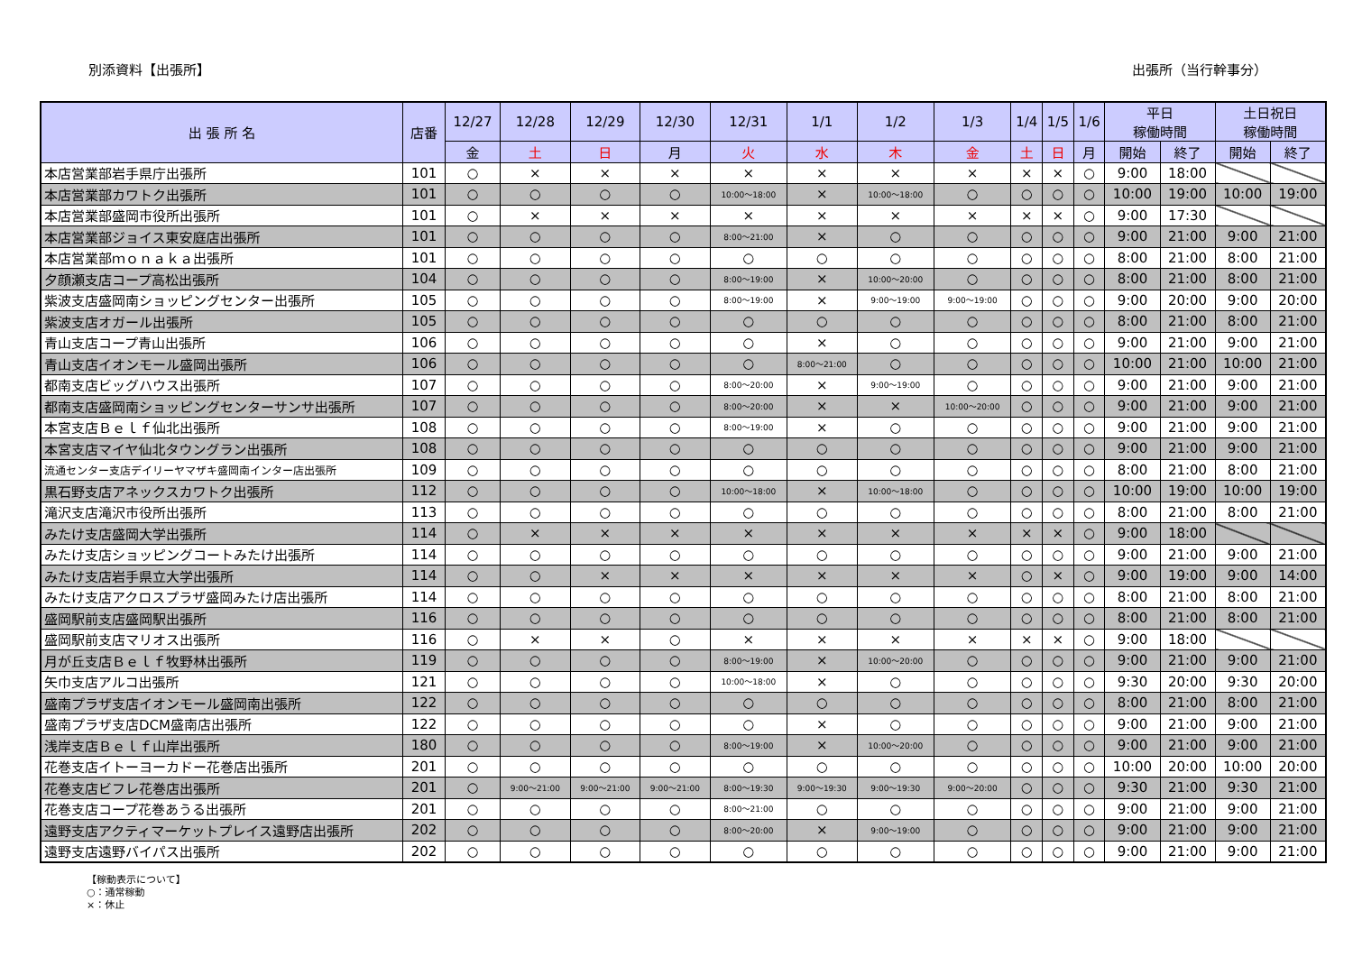別添資料【出張所】 出張所（当行幹事分）
| 出 張 所 名 | 店番 | 12/27 | 12/28 | 12/29 | 12/30 | 12/31 | 1/1 | 1/2 | 1/3 | 1/4 | 1/5 | 1/6 | 平日 稼働時間 | | 土日祝日 稼働時間 | |
| --- | --- | --- | --- | --- | --- | --- | --- | --- | --- | --- | --- | --- | --- | --- | --- | --- |
| | | 金 | 土 | 日 | 月 | 火 | 水 | 木 | 金 | 土 | 日 | 月 | 開始 | 終了 | 開始 | 終了 |
| 本店営業部岩手県庁出張所 | 101 | ○ | × | × | × | × | × | × | × | × | × | ○ | 9:00 | 18:00 | | |
| 本店営業部カワトク出張所 | 101 | ○ | ○ | ○ | ○ | 10:00～18:00 | × | 10:00～18:00 | ○ | ○ | ○ | ○ | 10:00 | 19:00 | 10:00 | 19:00 |
| 本店営業部盛岡市役所出張所 | 101 | ○ | × | × | × | × | × | × | × | × | × | ○ | 9:00 | 17:30 | | |
| 本店営業部ジョイス東安庭店出張所 | 101 | ○ | ○ | ○ | ○ | 8:00～21:00 | × | ○ | ○ | ○ | ○ | ○ | 9:00 | 21:00 | 9:00 | 21:00 |
| 本店営業部ｍｏｎａｋａ出張所 | 101 | ○ | ○ | ○ | ○ | ○ | ○ | ○ | ○ | ○ | ○ | ○ | 8:00 | 21:00 | 8:00 | 21:00 |
| 夕顔瀬支店コープ高松出張所 | 104 | ○ | ○ | ○ | ○ | 8:00～19:00 | × | 10:00～20:00 | ○ | ○ | ○ | ○ | 8:00 | 21:00 | 8:00 | 21:00 |
| 紫波支店盛岡南ショッピングセンター出張所 | 105 | ○ | ○ | ○ | ○ | 8:00～19:00 | × | 9:00～19:00 | 9:00～19:00 | ○ | ○ | ○ | 9:00 | 20:00 | 9:00 | 20:00 |
| 紫波支店オガール出張所 | 105 | ○ | ○ | ○ | ○ | ○ | ○ | ○ | ○ | ○ | ○ | ○ | 8:00 | 21:00 | 8:00 | 21:00 |
| 青山支店コープ青山出張所 | 106 | ○ | ○ | ○ | ○ | ○ | × | ○ | ○ | ○ | ○ | ○ | 9:00 | 21:00 | 9:00 | 21:00 |
| 青山支店イオンモール盛岡出張所 | 106 | ○ | ○ | ○ | ○ | ○ | 8:00～21:00 | ○ | ○ | ○ | ○ | ○ | 10:00 | 21:00 | 10:00 | 21:00 |
| 都南支店ビッグハウス出張所 | 107 | ○ | ○ | ○ | ○ | 8:00～20:00 | × | 9:00～19:00 | ○ | ○ | ○ | ○ | 9:00 | 21:00 | 9:00 | 21:00 |
| 都南支店盛岡南ショッピングセンターサンサ出張所 | 107 | ○ | ○ | ○ | ○ | 8:00～20:00 | × | × | 10:00～20:00 | ○ | ○ | ○ | 9:00 | 21:00 | 9:00 | 21:00 |
| 本宮支店Ｂｅｌｆ仙北出張所 | 108 | ○ | ○ | ○ | ○ | 8:00～19:00 | × | ○ | ○ | ○ | ○ | ○ | 9:00 | 21:00 | 9:00 | 21:00 |
| 本宮支店マイヤ仙北タウングラン出張所 | 108 | ○ | ○ | ○ | ○ | ○ | ○ | ○ | ○ | ○ | ○ | ○ | 9:00 | 21:00 | 9:00 | 21:00 |
| 流通センター支店デイリーヤマザキ盛岡南インター店出張所 | 109 | ○ | ○ | ○ | ○ | ○ | ○ | ○ | ○ | ○ | ○ | ○ | 8:00 | 21:00 | 8:00 | 21:00 |
| 黒石野支店アネックスカワトク出張所 | 112 | ○ | ○ | ○ | ○ | 10:00～18:00 | × | 10:00～18:00 | ○ | ○ | ○ | ○ | 10:00 | 19:00 | 10:00 | 19:00 |
| 滝沢支店滝沢市役所出張所 | 113 | ○ | ○ | ○ | ○ | ○ | ○ | ○ | ○ | ○ | ○ | ○ | 8:00 | 21:00 | 8:00 | 21:00 |
| みたけ支店盛岡大学出張所 | 114 | ○ | × | × | × | × | × | × | × | × | × | ○ | 9:00 | 18:00 | | |
| みたけ支店ショッピングコートみたけ出張所 | 114 | ○ | ○ | ○ | ○ | ○ | ○ | ○ | ○ | ○ | ○ | ○ | 9:00 | 21:00 | 9:00 | 21:00 |
| みたけ支店岩手県立大学出張所 | 114 | ○ | ○ | × | × | × | × | × | × | ○ | × | ○ | 9:00 | 19:00 | 9:00 | 14:00 |
| みたけ支店アクロスプラザ盛岡みたけ店出張所 | 114 | ○ | ○ | ○ | ○ | ○ | ○ | ○ | ○ | ○ | ○ | ○ | 8:00 | 21:00 | 8:00 | 21:00 |
| 盛岡駅前支店盛岡駅出張所 | 116 | ○ | ○ | ○ | ○ | ○ | ○ | ○ | ○ | ○ | ○ | ○ | 8:00 | 21:00 | 8:00 | 21:00 |
| 盛岡駅前支店マリオス出張所 | 116 | ○ | × | × | ○ | × | × | × | × | × | × | ○ | 9:00 | 18:00 | | |
| 月が丘支店Ｂｅｌｆ牧野林出張所 | 119 | ○ | ○ | ○ | ○ | 8:00～19:00 | × | 10:00～20:00 | ○ | ○ | ○ | ○ | 9:00 | 21:00 | 9:00 | 21:00 |
| 矢巾支店アルコ出張所 | 121 | ○ | ○ | ○ | ○ | 10:00～18:00 | × | ○ | ○ | ○ | ○ | ○ | 9:30 | 20:00 | 9:30 | 20:00 |
| 盛南プラザ支店イオンモール盛岡南出張所 | 122 | ○ | ○ | ○ | ○ | ○ | ○ | ○ | ○ | ○ | ○ | ○ | 8:00 | 21:00 | 8:00 | 21:00 |
| 盛南プラザ支店DCM盛南店出張所 | 122 | ○ | ○ | ○ | ○ | ○ | × | ○ | ○ | ○ | ○ | ○ | 9:00 | 21:00 | 9:00 | 21:00 |
| 浅岸支店Ｂｅｌｆ山岸出張所 | 180 | ○ | ○ | ○ | ○ | 8:00～19:00 | × | 10:00～20:00 | ○ | ○ | ○ | ○ | 9:00 | 21:00 | 9:00 | 21:00 |
| 花巻支店イトーヨーカドー花巻店出張所 | 201 | ○ | ○ | ○ | ○ | ○ | ○ | ○ | ○ | ○ | ○ | ○ | 10:00 | 20:00 | 10:00 | 20:00 |
| 花巻支店ビフレ花巻店出張所 | 201 | ○ | 9:00～21:00 | 9:00～21:00 | 9:00～21:00 | 8:00～19:30 | 9:00～19:30 | 9:00～19:30 | 9:00～20:00 | ○ | ○ | ○ | 9:30 | 21:00 | 9:30 | 21:00 |
| 花巻支店コープ花巻あうる出張所 | 201 | ○ | ○ | ○ | ○ | 8:00～21:00 | ○ | ○ | ○ | ○ | ○ | ○ | 9:00 | 21:00 | 9:00 | 21:00 |
| 遠野支店アクティマーケットプレイス遠野店出張所 | 202 | ○ | ○ | ○ | ○ | 8:00～20:00 | × | 9:00～19:00 | ○ | ○ | ○ | ○ | 9:00 | 21:00 | 9:00 | 21:00 |
| 遠野支店遠野バイパス出張所 | 202 | ○ | ○ | ○ | ○ | ○ | ○ | ○ | ○ | ○ | ○ | ○ | 9:00 | 21:00 | 9:00 | 21:00 |
【稼動表示について】
○：通常稼動
×：休止